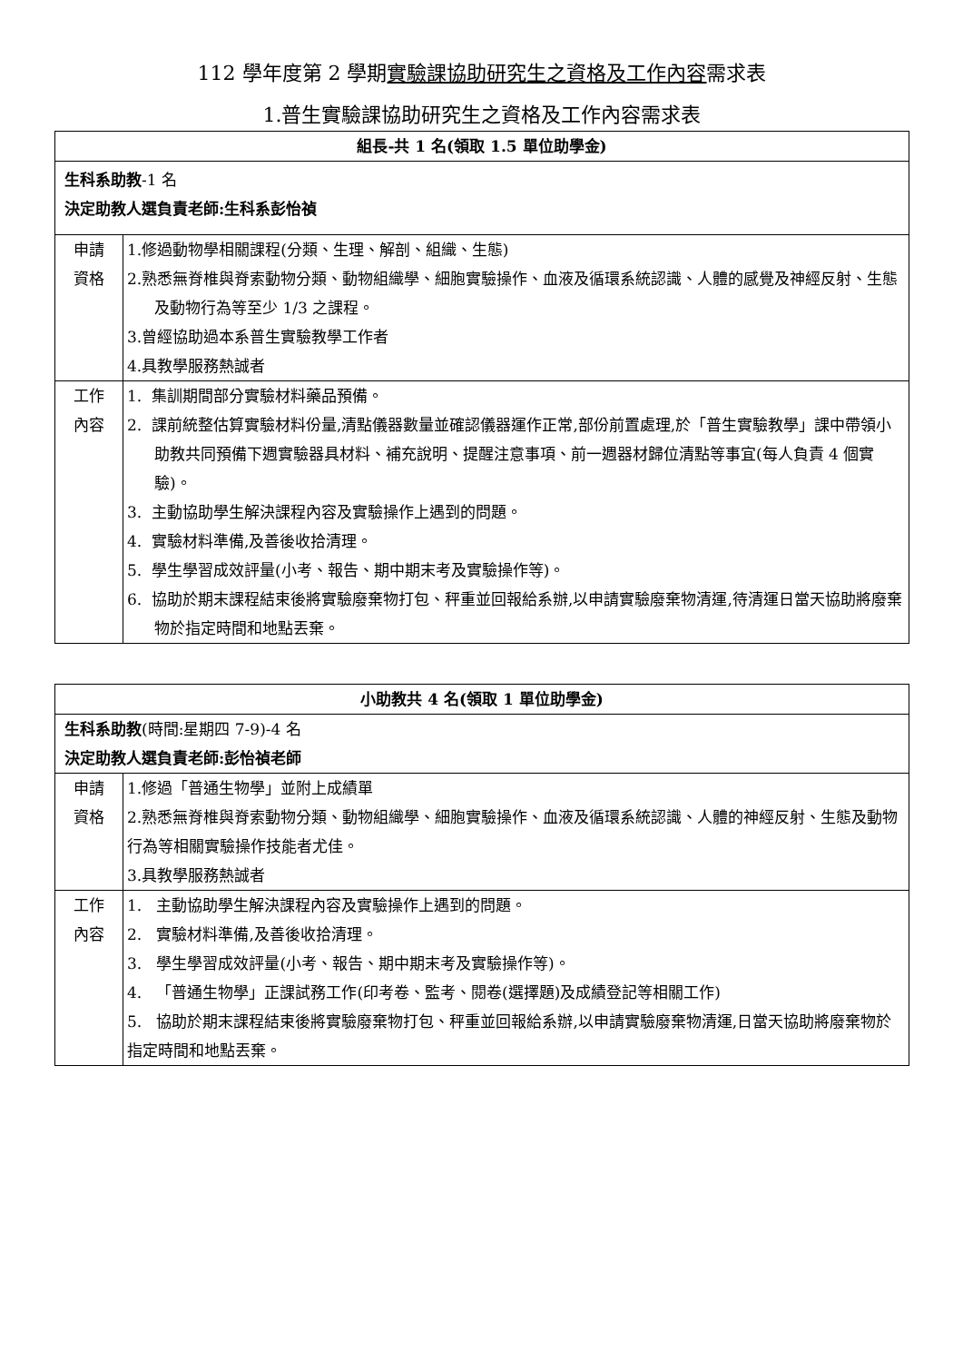112 學年度第 2 學期實驗課協助研究生之資格及工作內容需求表
1.普生實驗課協助研究生之資格及工作內容需求表
| 組長-共 1 名(領取 1.5 單位助學金) | |
| --- | --- |
| 生科系助教 -1 名 決定助教人選負責老師:生科系彭怡禎 | |
| 申請 資格 | 1.修過動物學相關課程(分類、生理、解剖、組織、生態) 2.熟悉無脊椎與脊索動物分類、動物組織學、細胞實驗操作、血液及循環系統認識、人體的感覺及神經反射、生態及動物行為等至少 1/3 之課程。 3.曾經協助過本系普生實驗教學工作者 4.具教學服務熱誠者 |
| 工作 內容 | 1. 集訓期間部分實驗材料藥品預備。 2. 課前統整估算實驗材料份量,清點儀器數量並確認儀器運作正常,部份前置處理,於「普生實驗教學」課中帶領小助教共同預備下週實驗器具材料、補充說明、提醒注意事項、前一週器材歸位清點等事宜(每人負責 4 個實驗)。 3. 主動協助學生解決課程內容及實驗操作上遇到的問題。 4. 實驗材料準備,及善後收拾清理。 5. 學生學習成效評量(小考、報告、期中期末考及實驗操作等)。 6. 協助於期末課程結束後將實驗廢棄物打包、秤重並回報給系辦,以申請實驗廢棄物清運,待清運日當天協助將廢棄物於指定時間和地點丟棄。 |
| 小助教共 4 名(領取 1 單位助學金) | |
| --- | --- |
| 生科系助教 (時間:星期四 7-9)-4 名 決定助教人選負責老師:彭怡禎老師 | |
| 申請 資格 | 1.修過「普通生物學」並附上成績單 2.熟悉無脊椎與脊索動物分類、動物組織學、細胞實驗操作、血液及循環系統認識、人體的神經反射、生態及動物行為等相關實驗操作技能者尤佳。 3.具教學服務熱誠者 |
| 工作 內容 | 1. 主動協助學生解決課程內容及實驗操作上遇到的問題。 2. 實驗材料準備,及善後收拾清理。 3. 學生學習成效評量(小考、報告、期中期末考及實驗操作等)。 4. 「普通生物學」正課試務工作(印考卷、監考、閱卷(選擇題)及成績登記等相關工作) 5. 協助於期末課程結束後將實驗廢棄物打包、秤重並回報給系辦,以申請實驗廢棄物清運,日當天協助將廢棄物於指定時間和地點丟棄。 |